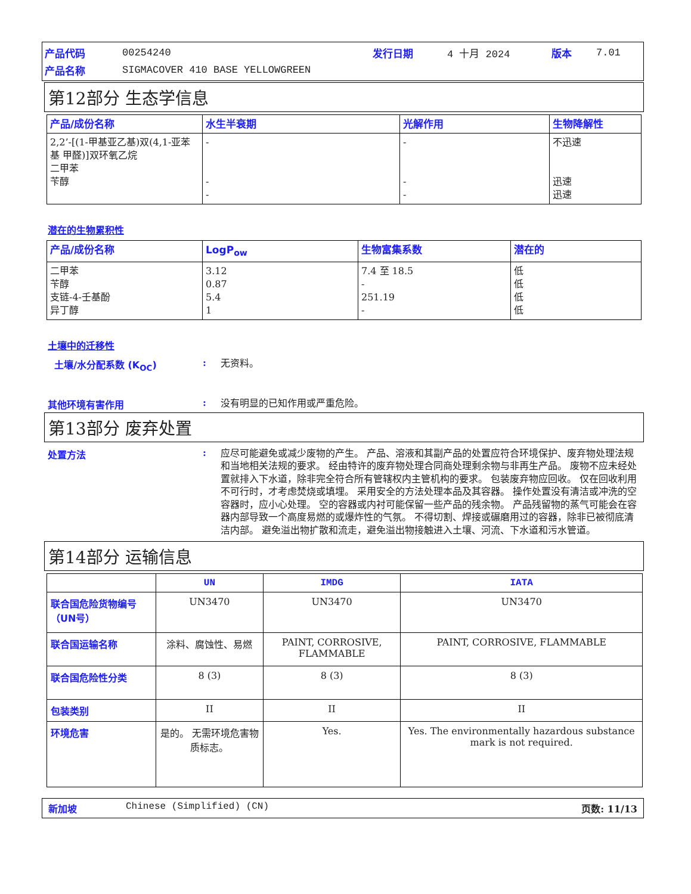| 产品代码 | 00254240 | 发行日期 | 4 十月 2024 | 版本 | 7.01 |
| 产品名称 | SIGMACOVER 410 BASE YELLOWGREEN | | | | |
第12部分 生态学信息
| 产品/成份名称 | 水生半衰期 | 光解作用 | 生物降解性 |
| --- | --- | --- | --- |
| 2,2’-[(1-甲基亚乙基)双(4,1-亚苯基 甲醛)]双环氧乙烷 二甲苯 苄醇 | - - - | - - - | 不迅速 迅速 迅速 |
潜在的生物累积性
| 产品/成份名称 | LogP<sub>ow</sub> | 生物富集系数 | 潜在的 |
| --- | --- | --- | --- |
| 二甲苯 苄醇 支链-4-壬基酚 异丁醇 | 3.12 0.87 5.4 1 | 7.4 至 18.5 - 251.19 - | 低 低 低 低 |
土壤中的迁移性
土壤/水分配系数 (K<sub>OC</sub>) :
无资料。
其他环境有害作用 :
没有明显的已知作用或严重危险。
第13部分 废弃处置
处置方法 :
应尽可能避免或减少废物的产生。 产品、溶液和其副产品的处置应符合环境保护、废弃物处理法规和当地相关法规的要求。 经由特许的废弃物处理合同商处理剩余物与非再生产品。 废物不应未经处置就排入下水道，除非完全符合所有管辖权内主管机构的要求。 包装废弃物应回收。 仅在回收利用不可行时，才考虑焚烧或填埋。 采用安全的方法处理本品及其容器。 操作处置没有清洁或冲洗的空容器时，应小心处理。 空的容器或内衬可能保留一些产品的残余物。 产品残留物的蒸气可能会在容器内部导致一个高度易燃的或爆炸性的气氛。 不得切割、焊接或碾磨用过的容器，除非已被彻底清洁内部。 避免溢出物扩散和流走，避免溢出物接触进入土壤、河流、下水道和污水管道。
第14部分 运输信息
| | UN | IMDG | IATA |
| --- | --- | --- | --- |
| 联合国危险货物编号（UN号） | UN3470 | UN3470 | UN3470 |
| 联合国运输名称 | 涂料、腐蚀性、易燃 | PAINT, CORROSIVE, FLAMMABLE | PAINT, CORROSIVE, FLAMMABLE |
| 联合国危险性分类 | 8 (3) | 8 (3) | 8 (3) |
| 包装类别 | II | II | II |
| 环境危害 | 是的。 无需环境危害物质标志。 | Yes. | Yes. The environmentally hazardous substance mark is not required. |
新加坡 Chinese (Simplified) (CN) 页数: 11/13